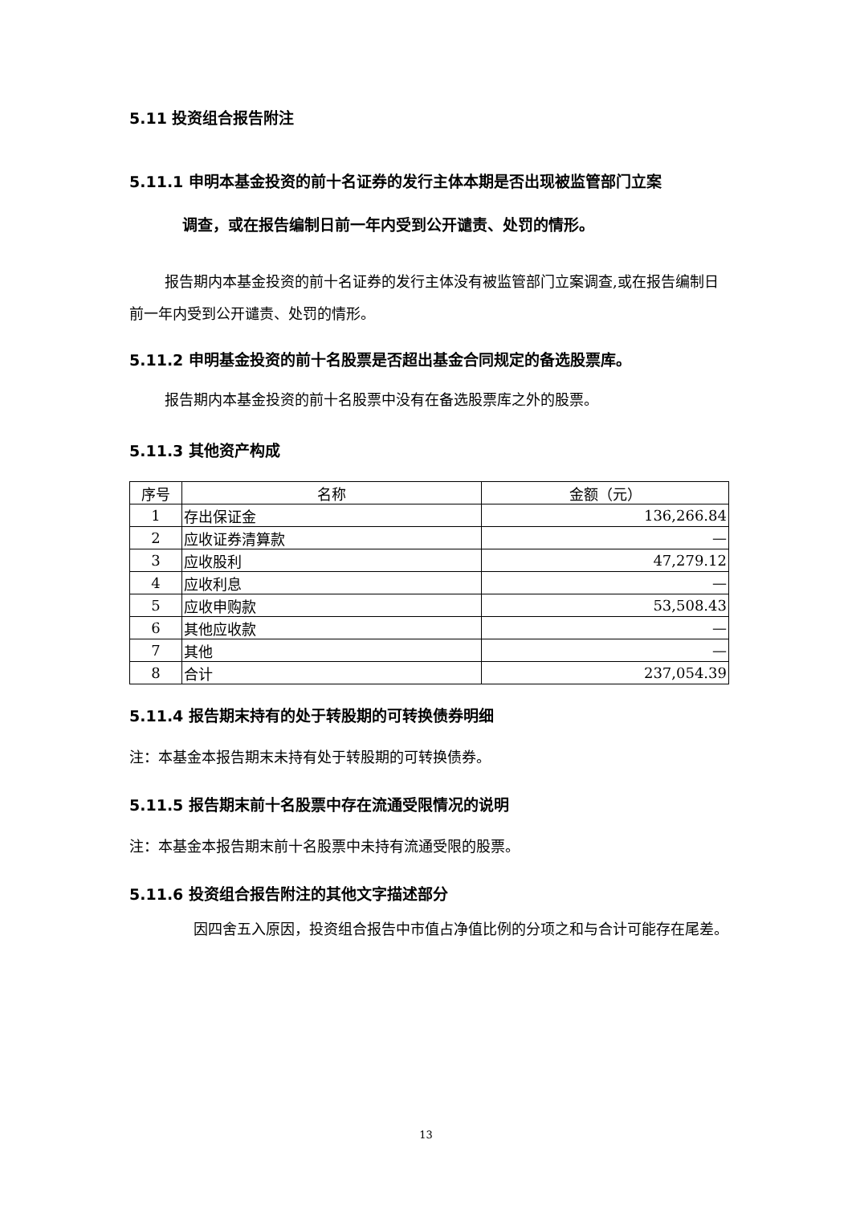5.11 投资组合报告附注
5.11.1 申明本基金投资的前十名证券的发行主体本期是否出现被监管部门立案
调查，或在报告编制日前一年内受到公开谴责、处罚的情形。
报告期内本基金投资的前十名证券的发行主体没有被监管部门立案调查,或在报告编制日前一年内受到公开谴责、处罚的情形。
5.11.2 申明基金投资的前十名股票是否超出基金合同规定的备选股票库。
报告期内本基金投资的前十名股票中没有在备选股票库之外的股票。
5.11.3 其他资产构成
| 序号 | 名称 | 金额（元） |
| --- | --- | --- |
| 1 | 存出保证金 | 136,266.84 |
| 2 | 应收证券清算款 | — |
| 3 | 应收股利 | 47,279.12 |
| 4 | 应收利息 | — |
| 5 | 应收申购款 | 53,508.43 |
| 6 | 其他应收款 | — |
| 7 | 其他 | — |
| 8 | 合计 | 237,054.39 |
5.11.4 报告期末持有的处于转股期的可转换债券明细
注：本基金本报告期末未持有处于转股期的可转换债券。
5.11.5 报告期末前十名股票中存在流通受限情况的说明
注：本基金本报告期末前十名股票中未持有流通受限的股票。
5.11.6 投资组合报告附注的其他文字描述部分
因四舍五入原因，投资组合报告中市值占净值比例的分项之和与合计可能存在尾差。
13